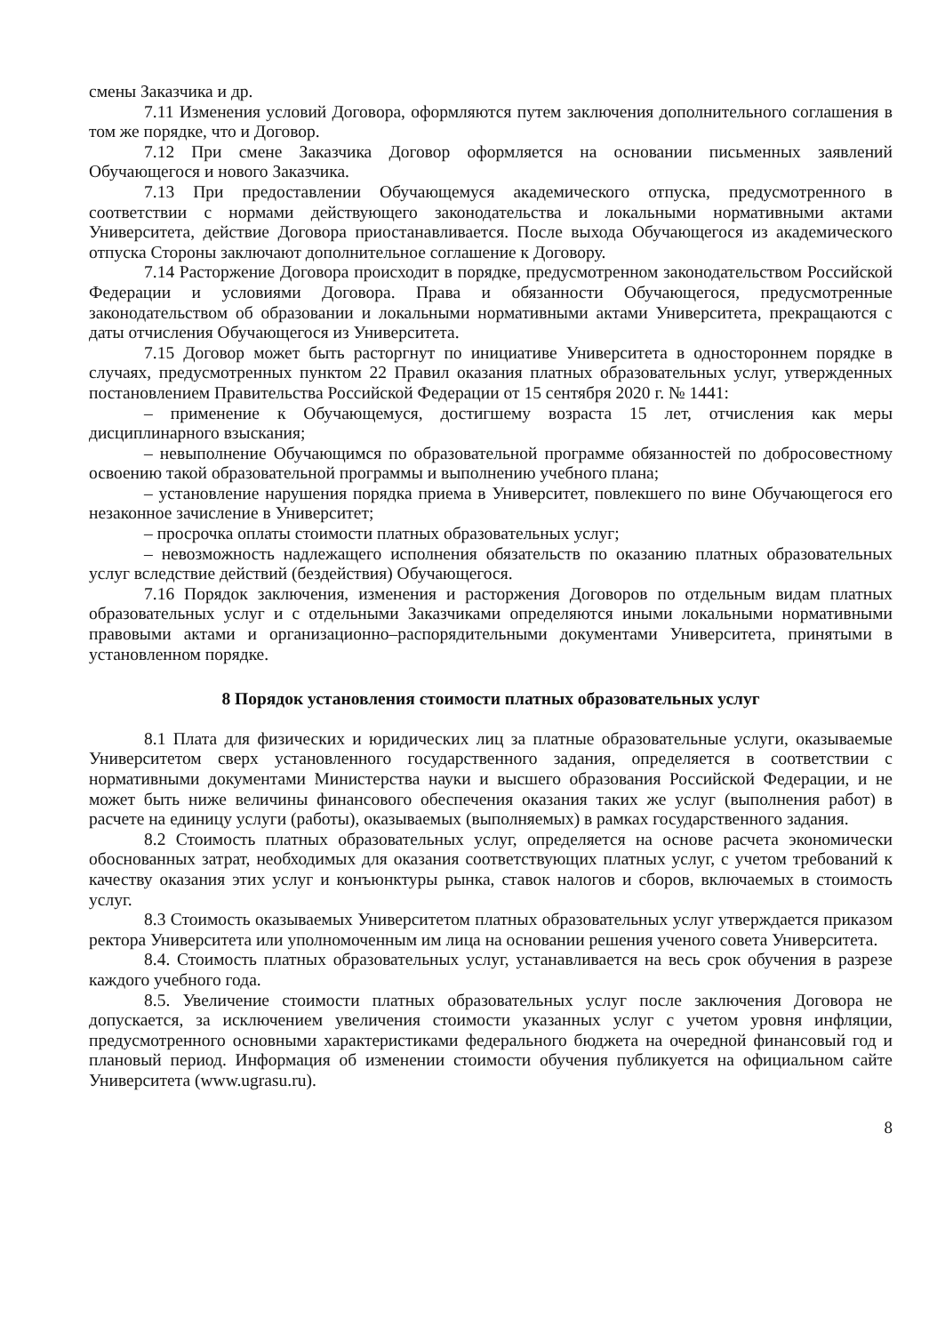смены Заказчика и др.
7.11 Изменения условий Договора, оформляются путем заключения дополнительного соглашения в том же порядке, что и Договор.
7.12 При смене Заказчика Договор оформляется на основании письменных заявлений Обучающегося и нового Заказчика.
7.13 При предоставлении Обучающемуся академического отпуска, предусмотренного в соответствии с нормами действующего законодательства и локальными нормативными актами Университета, действие Договора приостанавливается. После выхода Обучающегося из академического отпуска Стороны заключают дополнительное соглашение к Договору.
7.14 Расторжение Договора происходит в порядке, предусмотренном законодательством Российской Федерации и условиями Договора. Права и обязанности Обучающегося, предусмотренные законодательством об образовании и локальными нормативными актами Университета, прекращаются с даты отчисления Обучающегося из Университета.
7.15 Договор может быть расторгнут по инициативе Университета в одностороннем порядке в случаях, предусмотренных пунктом 22 Правил оказания платных образовательных услуг, утвержденных постановлением Правительства Российской Федерации от 15 сентября 2020 г. № 1441:
– применение к Обучающемуся, достигшему возраста 15 лет, отчисления как меры дисциплинарного взыскания;
– невыполнение Обучающимся по образовательной программе обязанностей по добросовестному освоению такой образовательной программы и выполнению учебного плана;
– установление нарушения порядка приема в Университет, повлекшего по вине Обучающегося его незаконное зачисление в Университет;
– просрочка оплаты стоимости платных образовательных услуг;
– невозможность надлежащего исполнения обязательств по оказанию платных образовательных услуг вследствие действий (бездействия) Обучающегося.
7.16 Порядок заключения, изменения и расторжения Договоров по отдельным видам платных образовательных услуг и с отдельными Заказчиками определяются иными локальными нормативными правовыми актами и организационно–распорядительными документами Университета, принятыми в установленном порядке.
8 Порядок установления стоимости платных образовательных услуг
8.1 Плата для физических и юридических лиц за платные образовательные услуги, оказываемые Университетом сверх установленного государственного задания, определяется в соответствии с нормативными документами Министерства науки и высшего образования Российской Федерации, и не может быть ниже величины финансового обеспечения оказания таких же услуг (выполнения работ) в расчете на единицу услуги (работы), оказываемых (выполняемых) в рамках государственного задания.
8.2 Стоимость платных образовательных услуг, определяется на основе расчета экономически обоснованных затрат, необходимых для оказания соответствующих платных услуг, с учетом требований к качеству оказания этих услуг и конъюнктуры рынка, ставок налогов и сборов, включаемых в стоимость услуг.
8.3 Стоимость оказываемых Университетом платных образовательных услуг утверждается приказом ректора Университета или уполномоченным им лица на основании решения ученого совета Университета.
8.4. Стоимость платных образовательных услуг, устанавливается на весь срок обучения в разрезе каждого учебного года.
8.5. Увеличение стоимости платных образовательных услуг после заключения Договора не допускается, за исключением увеличения стоимости указанных услуг с учетом уровня инфляции, предусмотренного основными характеристиками федерального бюджета на очередной финансовый год и плановый период. Информация об изменении стоимости обучения публикуется на официальном сайте Университета (www.ugrasu.ru).
8